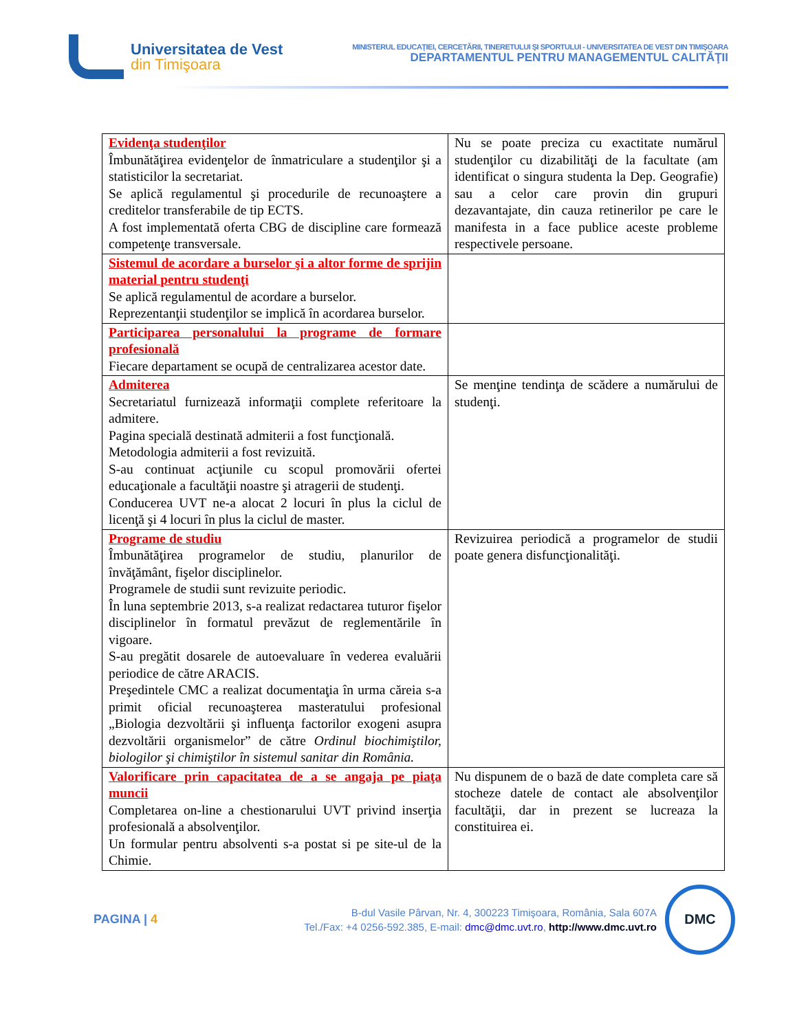Universitatea de Vest
din Timişoara
MINISTERUL EDUCAŢIEI, CERCETĂRII, TINERETULUI ŞI SPORTULUI - UNIVERSITATEA DE VEST DIN TIMIŞOARA
DEPARTAMENTUL PENTRU MANAGEMENTUL CALITĂŢII
| Evidenţa studenţilor Îmbunătăţirea evidenţelor de înmatriculare a studenţilor şi a statisticilor la secretariat. Se aplică regulamentul şi procedurile de recunoaştere a creditelor transferabile de tip ECTS. A fost implementată oferta CBG de discipline care formează competenţe transversale. | Nu se poate preciza cu exactitate numărul studenţilor cu dizabilităţi de la facultate (am identificat o singura studenta la Dep. Geografie) sau a celor care provin din grupuri dezavantajate, din cauza retinerilor pe care le manifesta in a face publice aceste probleme respectivele persoane. |
| Sistemul de acordare a burselor şi a altor forme de sprijin material pentru studenţi Se aplică regulamentul de acordare a burselor. Reprezentanţii studenţilor se implică în acordarea burselor. | |
| Participarea personalului la programe de formare profesională Fiecare departament se ocupă de centralizarea acestor date. | |
| Admiterea Secretariatul furnizează informaţii complete referitoare la admitere. Pagina specială destinată admiterii a fost funcţională. Metodologia admiterii a fost revizuită. S-au continuat acţiunile cu scopul promovării ofertei educaţionale a facultăţii noastre şi atragerii de studenţi. Conducerea UVT ne-a alocat 2 locuri în plus la ciclul de licenţă şi 4 locuri în plus la ciclul de master. | Se menţine tendinţa de scădere a numărului de studenţi. |
| Programe de studiu Îmbunătăţirea programelor de studiu, planurilor de învăţământ, fişelor disciplinelor. Programele de studii sunt revizuite periodic. În luna septembrie 2013, s-a realizat redactarea tuturor fişelor disciplinelor în formatul prevăzut de reglementările în vigoare. S-au pregătit dosarele de autoevaluare în vederea evaluării periodice de către ARACIS. Preşedintele CMC a realizat documentaţia în urma căreia s-a primit oficial recunoaşterea masteratului profesional „Biologia dezvoltării şi influenţa factorilor exogeni asupra dezvoltării organismelor” de către Ordinul biochimiştilor, biologilor şi chimiştilor în sistemul sanitar din România. | Revizuirea periodică a programelor de studii poate genera disfuncţionalităţi. |
| Valorificare prin capacitatea de a se angaja pe piaţa muncii Completarea on-line a chestionarului UVT privind inserţia profesională a absolvenţilor. Un formular pentru absolventi s-a postat si pe site-ul de la Chimie. | Nu dispunem de o bază de date completa care să stocheze datele de contact ale absolvenţilor facultăţii, dar in prezent se lucreaza la constituirea ei. |
PAGINA | 4
B-dul Vasile Pârvan, Nr. 4, 300223 Timişoara, România, Sala 607A
Tel./Fax: +4 0256-592.385, E-mail: dmc@dmc.uvt.ro, http://www.dmc.uvt.ro
DMC